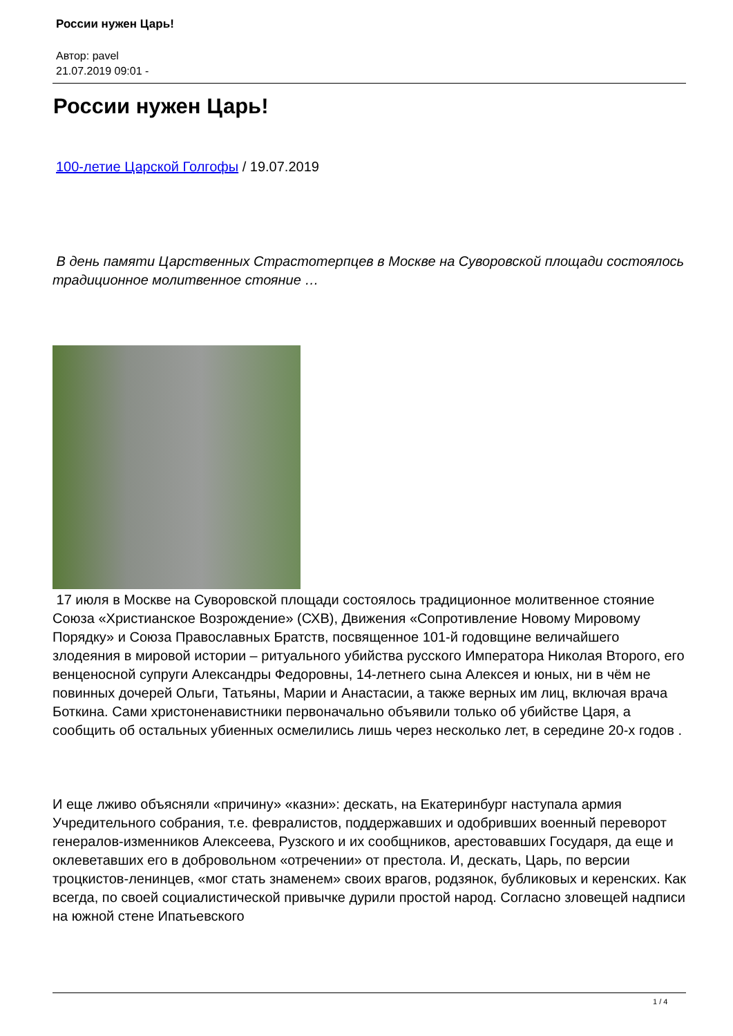России нужен Царь!
Автор: pavel
21.07.2019 09:01 -
России нужен Царь!
100-летие Царской Голгофы / 19.07.2019
В день памяти Царственных Страстотерпцев в Москве на Суворовской площади состоялось традиционное молитвенное стояние …
17 июля в Москве на Суворовской площади состоялось традиционное молитвенное стояние Союза «Христианское Возрождение» (СХВ), Движения «Сопротивление Новому Мировому Порядку» и Союза Православных Братств, посвященное 101-й годовщине величайшего злодеяния в мировой истории – ритуального убийства русского Императора Николая Второго, его венценосной супруги Александры Федоровны, 14-летнего сына Алексея и юных, ни в чём не повинных дочерей Ольги, Татьяны, Марии и Анастасии, а также верных им лиц, включая врача Боткина. Сами христоненавистники первоначально объявили только об убийстве Царя, а сообщить об остальных убиенных осмелились лишь через несколько лет, в середине 20-х годов .
И еще лживо объясняли «причину» «казни»: дескать, на Екатеринбург наступала армия Учредительного собрания, т.е. февралистов, поддержавших и одобривших военный переворот генералов-изменников Алексеева, Рузского и их сообщников, арестовавших Государя, да еще и оклеветавших его в добровольном «отречении» от престола. И, дескать, Царь, по версии троцкистов-ленинцев, «мог стать знаменем» своих врагов, родзянок, бубликовых и керенских. Как всегда, по своей социалистической привычке дурили простой народ. Согласно зловещей надписи на южной стене Ипатьевского
1 / 4